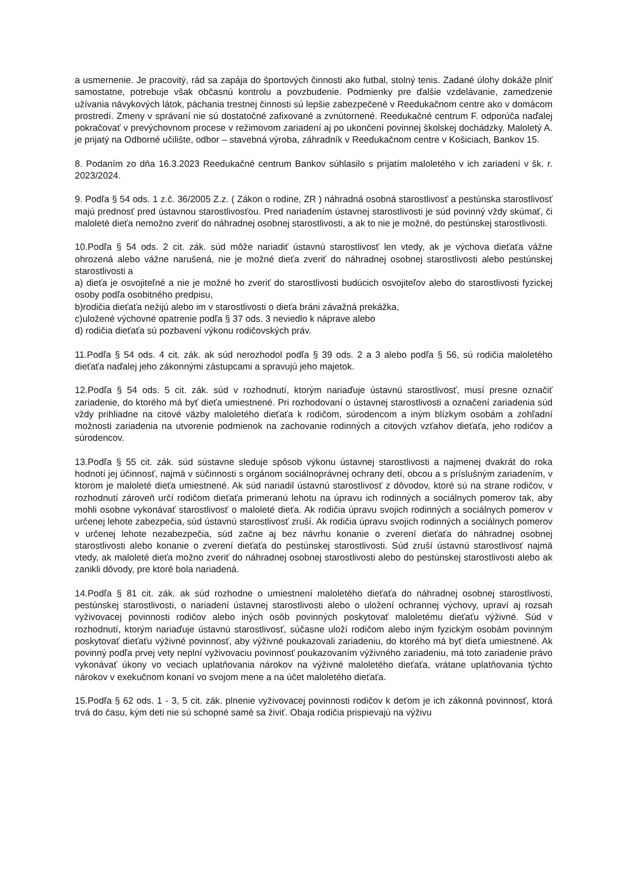a usmernenie. Je pracovitý, rád sa zapája do športových činnosti ako futbal, stolný tenis. Zadané úlohy dokáže plniť samostatne, potrebuje však občasnú kontrolu a povzbudenie. Podmienky pre ďalšie vzdelávanie, zamedzenie užívania návykových látok, páchania trestnej činnosti sú lepšie zabezpečené v Reedukačnom centre ako v domácom prostredí. Zmeny v správaní nie sú dostatočné zafixované a zvnútornené. Reedukačné centrum F. odporúča naďalej pokračovať v prevýchovnom procese v režimovom zariadení aj po ukončení povinnej školskej dochádzky. Maloletý A. je prijatý na Odborné učilište, odbor – stavebná výroba, záhradník v Reedukačnom centre v Košiciach, Bankov 15.
8. Podaním zo dňa 16.3.2023 Reedukačné centrum Bankov súhlasilo s prijatím maloletého v ich zariadení v šk. r. 2023/2024.
9. Podľa § 54 ods. 1 z.č. 36/2005 Z.z. ( Zákon o rodine, ZR ) náhradná osobná starostlivosť a pestúnska starostlivosť majú prednosť pred ústavnou starostlivosťou. Pred nariadením ústavnej starostlivosti je súd povinný vždy skúmať, či maloleté dieťa nemožno zveriť do náhradnej osobnej starostlivosti, a ak to nie je možné, do pestúnskej starostlivosti.
10.Podľa § 54 ods. 2 cit. zák. súd môže nariadiť ústavnú starostlivosť len vtedy, ak je výchova dieťaťa vážne ohrozená alebo vážne narušená, nie je možné dieťa zveriť do náhradnej osobnej starostlivosti alebo pestúnskej starostlivosti a
a) dieťa je osvojiteľné a nie je možné ho zveriť do starostlivosti budúcich osvojiteľov alebo do starostlivosti fyzickej osoby podľa osobitného predpisu,
b)rodičia dieťaťa nežijú alebo im v starostlivosti o dieťa bráni závažná prekážka,
c)uložené výchovné opatrenie podľa § 37 ods. 3 neviedlo k náprave alebo
d) rodičia dieťaťa sú pozbavení výkonu rodičovských práv.
11.Podľa § 54 ods. 4 cit. zák. ak súd nerozhodol podľa § 39 ods. 2 a 3 alebo podľa § 56, sú rodičia maloletého dieťaťa naďalej jeho zákonnými zástupcami a spravujú jeho majetok.
12.Podľa § 54 ods. 5 cit. zák. súd v rozhodnutí, ktorým nariaďuje ústavnú starostlivosť, musí presne označiť zariadenie, do ktorého má byť dieťa umiestnené. Pri rozhodovaní o ústavnej starostlivosti a označení zariadenia súd vždy prihliadne na citové väzby maloletého dieťaťa k rodičom, súrodencom a iným blízkym osobám a zohľadní možnosti zariadenia na utvorenie podmienok na zachovanie rodinných a citových vzťahov dieťaťa, jeho rodičov a súrodencov.
13.Podľa § 55 cit. zák. súd sústavne sleduje spôsob výkonu ústavnej starostlivosti a najmenej dvakrát do roka hodnotí jej účinnosť, najmä v súčinnosti s orgánom sociálnoprávnej ochrany detí, obcou a s príslušným zariadením, v ktorom je maloleté dieťa umiestnené. Ak súd nariadil ústavnú starostlivosť z dôvodov, ktoré sú na strane rodičov, v rozhodnutí zároveň určí rodičom dieťaťa primeranú lehotu na úpravu ich rodinných a sociálnych pomerov tak, aby mohli osobne vykonávať starostlivosť o maloleté dieťa. Ak rodičia úpravu svojich rodinných a sociálnych pomerov v určenej lehote zabezpečia, súd ústavnú starostlivosť zruší. Ak rodičia úpravu svojich rodinných a sociálnych pomerov v určenej lehote nezabezpečia, súd začne aj bez návrhu konanie o zverení dieťaťa do náhradnej osobnej starostlivosti alebo konanie o zverení dieťaťa do pestúnskej starostlivosti. Súd zruší ústavnú starostlivosť najmä vtedy, ak maloleté dieťa možno zveriť do náhradnej osobnej starostlivosti alebo do pestúnskej starostlivosti alebo ak zanikli dôvody, pre ktoré bola nariadená.
14.Podľa § 81 cit. zák. ak súd rozhodne o umiestnení maloletého dieťaťa do náhradnej osobnej starostlivosti, pestúnskej starostlivosti, o nariadení ústavnej starostlivosti alebo o uložení ochrannej výchovy, upraví aj rozsah vyživovacej povinnosti rodičov alebo iných osôb povinných poskytovať maloletému dieťaťu výživné. Súd v rozhodnutí, ktorým nariaďuje ústavnú starostlivosť, súčasne uloží rodičom alebo iným fyzickým osobám povinným poskytovať dieťaťu výživné povinnosť, aby výživné poukazovali zariadeniu, do ktorého má byť dieťa umiestnené. Ak povinný podľa prvej vety neplní vyživovaciu povinnosť poukazovaním výživného zariadeniu, má toto zariadenie právo vykonávať úkony vo veciach uplatňovania nárokov na výživné maloletého dieťaťa, vrátane uplatňovania týchto nárokov v exekučnom konaní vo svojom mene a na účet maloletého dieťaťa.
15.Podľa § 62 ods. 1 - 3, 5 cit. zák. plnenie vyživovacej povinnosti rodičov k deťom je ich zákonná povinnosť, ktorá trvá do času, kým deti nie sú schopné samé sa živiť. Obaja rodičia prispievajú na výživu